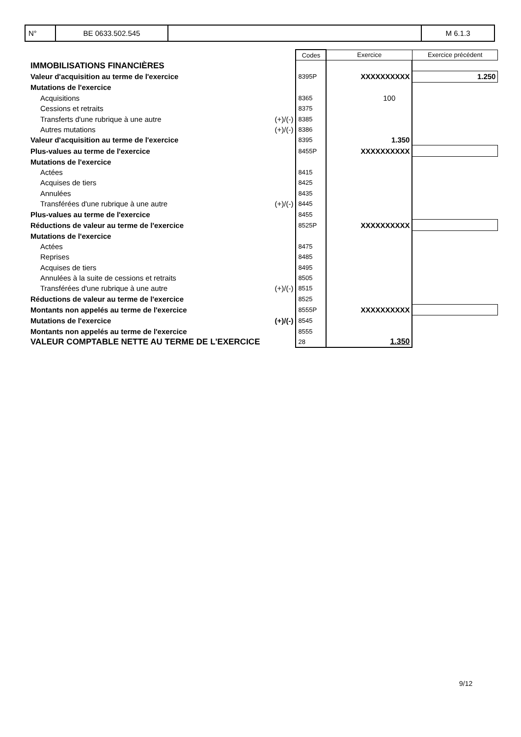| N° | BE 0633.502.545 | | M 6.1.3 |
| | | Codes | Exercice | Exercice précédent |
| IMMOBILISATIONS FINANCIÈRES | | | | |
| Valeur d'acquisition au terme de l'exercice | | 8395P | XXXXXXXXXX | 1.250 |
| Mutations de l'exercice | | | | |
| Acquisitions | | 8365 | 100 | |
| Cessions et retraits | | 8375 | | |
| Transferts d'une rubrique à une autre | (+)/(-) | 8385 | | |
| Autres mutations | (+)/(-) | 8386 | | |
| Valeur d'acquisition au terme de l'exercice | | 8395 | 1.350 | |
| Plus-values au terme de l'exercice | | 8455P | XXXXXXXXXX | |
| Mutations de l'exercice | | | | |
| Actées | | 8415 | | |
| Acquises de tiers | | 8425 | | |
| Annulées | | 8435 | | |
| Transférées d'une rubrique à une autre | (+)/(-) | 8445 | | |
| Plus-values au terme de l'exercice | | 8455 | | |
| Réductions de valeur au terme de l'exercice | | 8525P | XXXXXXXXXX | |
| Mutations de l'exercice | | | | |
| Actées | | 8475 | | |
| Reprises | | 8485 | | |
| Acquises de tiers | | 8495 | | |
| Annulées à la suite de cessions et retraits | | 8505 | | |
| Transférées d'une rubrique à une autre | (+)/(-) | 8515 | | |
| Réductions de valeur au terme de l'exercice | | 8525 | | |
| Montants non appelés au terme de l'exercice | | 8555P | XXXXXXXXXX | |
| Mutations de l'exercice | (+)/(-) | 8545 | | |
| Montants non appelés au terme de l'exercice | | 8555 | | |
| VALEUR COMPTABLE NETTE AU TERME DE L'EXERCICE | | 28 | 1.350 | |
9/12